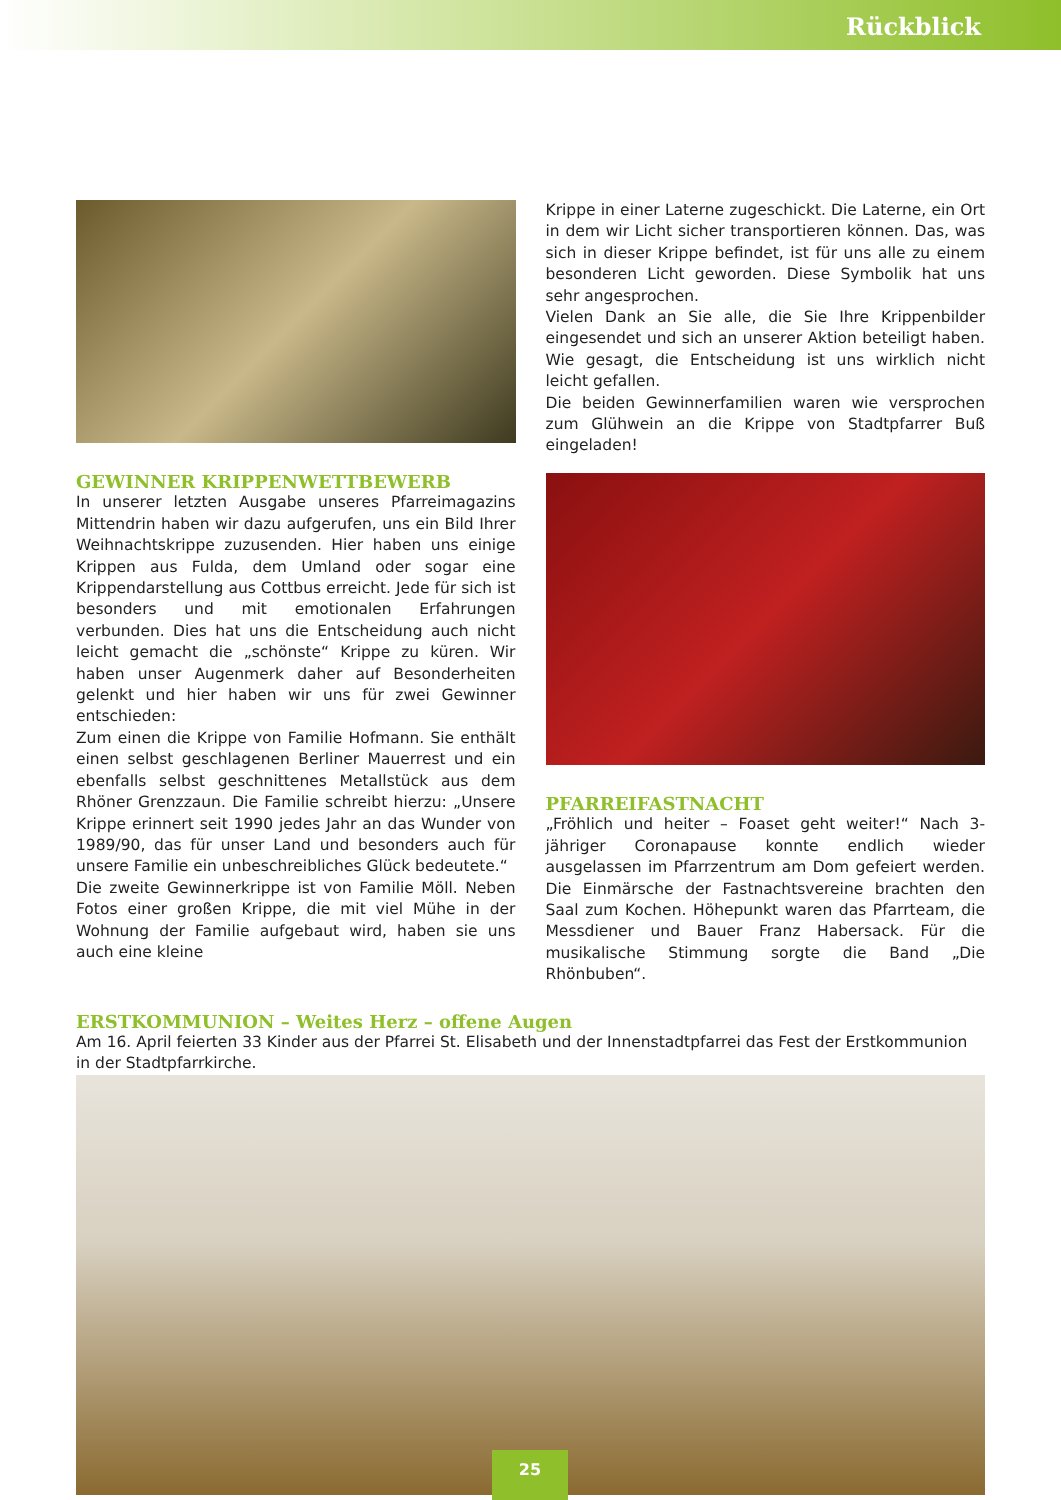Rückblick
GEWINNER KRIPPENWETTBEWERB
In unserer letzten Ausgabe unseres Pfarreimagazins Mittendrin haben wir dazu aufgerufen, uns ein Bild Ihrer Weihnachtskrippe zuzusenden. Hier haben uns einige Krippen aus Fulda, dem Umland oder sogar eine Krippendarstellung aus Cottbus erreicht. Jede für sich ist besonders und mit emotionalen Erfahrungen verbunden. Dies hat uns die Entscheidung auch nicht leicht gemacht die „schönste“ Krippe zu küren. Wir haben unser Augenmerk daher auf Besonderheiten gelenkt und hier haben wir uns für zwei Gewinner entschieden:
Zum einen die Krippe von Familie Hofmann. Sie enthält einen selbst geschlagenen Berliner Mauerrest und ein ebenfalls selbst geschnittenes Metallstück aus dem Rhöner Grenzzaun. Die Familie schreibt hierzu: „Unsere Krippe erinnert seit 1990 jedes Jahr an das Wunder von 1989/90, das für unser Land und besonders auch für unsere Familie ein unbeschreibliches Glück bedeutete.“
Die zweite Gewinnerkrippe ist von Familie Möll. Neben Fotos einer großen Krippe, die mit viel Mühe in der Wohnung der Familie aufgebaut wird, haben sie uns auch eine kleine
Krippe in einer Laterne zugeschickt. Die Laterne, ein Ort in dem wir Licht sicher transportieren können. Das, was sich in dieser Krippe befindet, ist für uns alle zu einem besonderen Licht geworden. Diese Symbolik hat uns sehr angesprochen.
Vielen Dank an Sie alle, die Sie Ihre Krippenbilder eingesendet und sich an unserer Aktion beteiligt haben. Wie gesagt, die Entscheidung ist uns wirklich nicht leicht gefallen.
Die beiden Gewinnerfamilien waren wie versprochen zum Glühwein an die Krippe von Stadtpfarrer Buß eingeladen!
PFARREIFASTNACHT
„Fröhlich und heiter – Foaset geht weiter!“ Nach 3-jähriger Coronapause konnte endlich wieder ausgelassen im Pfarrzentrum am Dom gefeiert werden. Die Einmärsche der Fastnachtsvereine brachten den Saal zum Kochen. Höhepunkt waren das Pfarrteam, die Messdiener und Bauer Franz Habersack. Für die musikalische Stimmung sorgte die Band „Die Rhönbuben“.
ERSTKOMMUNION – Weites Herz – offene Augen
Am 16. April feierten 33 Kinder aus der Pfarrei St. Elisabeth und der Innenstadtpfarrei das Fest der Erstkommunion in der Stadtpfarrkirche.
25